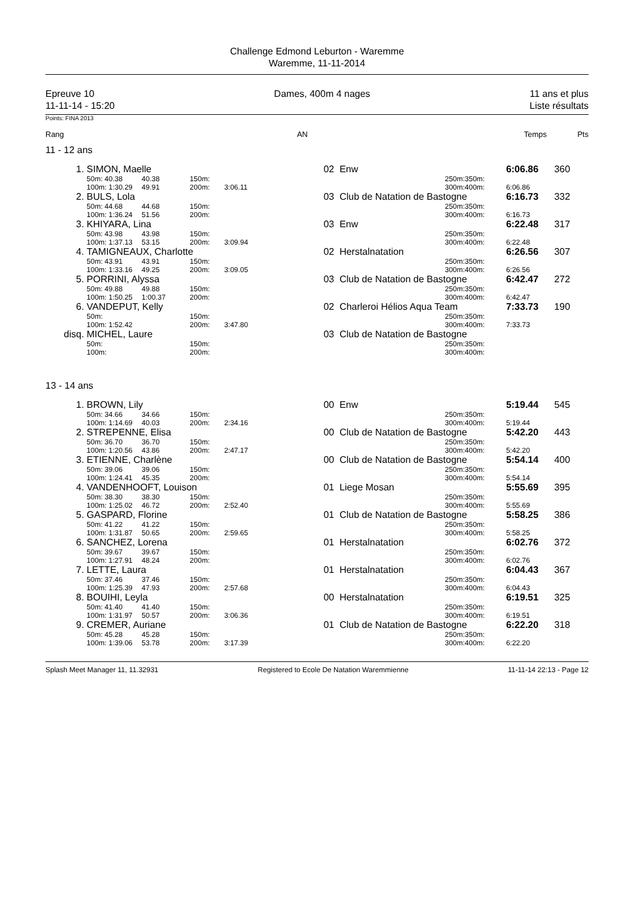Challenge Edmond Leburton - Waremme
Waremme, 11-11-2014
Epreuve 10
11-11-14 - 15:20
Dames, 400m 4 nages 11 ans et plus
Liste résultats
Points: FINA 2013
| Rang | AN | | Temps | Pts |
11 - 12 ans
| 1. | SIMON, Maelle | | | | 02 | | Enw | | 6:06.86 | 360 |
| | 50m: 40.38 | 40.38 | 150m: | | | | 250m: | 350m: | | |
| | 100m: 1:30.29 | 49.91 | 200m: | 3:06.11 | | | 300m: | 400m: | 6:06.86 | |
| 2. | BULS, Lola | | | | 03 | | Club de Natation de Bastogne | | 6:16.73 | 332 |
| | 50m: 44.68 | 44.68 | 150m: | | | | 250m: | 350m: | | |
| | 100m: 1:36.24 | 51.56 | 200m: | | | | 300m: | 400m: | 6:16.73 | |
| 3. | KHIYARA, Lina | | | | 03 | | Enw | | 6:22.48 | 317 |
| | 50m: 43.98 | 43.98 | 150m: | | | | 250m: | 350m: | | |
| | 100m: 1:37.13 | 53.15 | 200m: | 3:09.94 | | | 300m: | 400m: | 6:22.48 | |
| 4. | TAMIGNEAUX, Charlotte | | | | 02 | | Herstalnatation | | 6:26.56 | 307 |
| | 50m: 43.91 | 43.91 | 150m: | | | | 250m: | 350m: | | |
| | 100m: 1:33.16 | 49.25 | 200m: | 3:09.05 | | | 300m: | 400m: | 6:26.56 | |
| 5. | PORRINI, Alyssa | | | | 03 | | Club de Natation de Bastogne | | 6:42.47 | 272 |
| | 50m: 49.88 | 49.88 | 150m: | | | | 250m: | 350m: | | |
| | 100m: 1:50.25 | 1:00.37 | 200m: | | | | 300m: | 400m: | 6:42.47 | |
| 6. | VANDEPUT, Kelly | | | | 02 | | Charleroi Hélios Aqua Team | | 7:33.73 | 190 |
| | 50m: | | 150m: | | | | 250m: | 350m: | | |
| | 100m: 1:52.42 | | 200m: | 3:47.80 | | | 300m: | 400m: | 7:33.73 | |
| disq. | MICHEL, Laure | | | | 03 | | Club de Natation de Bastogne | | | |
| | 50m: | | 150m: | | | | 250m: | 350m: | | |
| | 100m: | | 200m: | | | | 300m: | 400m: | | |
13 - 14 ans
| 1. | BROWN, Lily | | | | 00 | | Enw | | 5:19.44 | 545 |
| | 50m: 34.66 | 34.66 | 150m: | | | | 250m: | 350m: | | |
| | 100m: 1:14.69 | 40.03 | 200m: | 2:34.16 | | | 300m: | 400m: | 5:19.44 | |
| 2. | STREPENNE, Elisa | | | | 00 | | Club de Natation de Bastogne | | 5:42.20 | 443 |
| | 50m: 36.70 | 36.70 | 150m: | | | | 250m: | 350m: | | |
| | 100m: 1:20.56 | 43.86 | 200m: | 2:47.17 | | | 300m: | 400m: | 5:42.20 | |
| 3. | ETIENNE, Charlène | | | | 00 | | Club de Natation de Bastogne | | 5:54.14 | 400 |
| | 50m: 39.06 | 39.06 | 150m: | | | | 250m: | 350m: | | |
| | 100m: 1:24.41 | 45.35 | 200m: | | | | 300m: | 400m: | 5:54.14 | |
| 4. | VANDENHOOFT, Louison | | | | 01 | | Liege Mosan | | 5:55.69 | 395 |
| | 50m: 38.30 | 38.30 | 150m: | | | | 250m: | 350m: | | |
| | 100m: 1:25.02 | 46.72 | 200m: | 2:52.40 | | | 300m: | 400m: | 5:55.69 | |
| 5. | GASPARD, Florine | | | | 01 | | Club de Natation de Bastogne | | 5:58.25 | 386 |
| | 50m: 41.22 | 41.22 | 150m: | | | | 250m: | 350m: | | |
| | 100m: 1:31.87 | 50.65 | 200m: | 2:59.65 | | | 300m: | 400m: | 5:58.25 | |
| 6. | SANCHEZ, Lorena | | | | 01 | | Herstalnatation | | 6:02.76 | 372 |
| | 50m: 39.67 | 39.67 | 150m: | | | | 250m: | 350m: | | |
| | 100m: 1:27.91 | 48.24 | 200m: | | | | 300m: | 400m: | 6:02.76 | |
| 7. | LETTE, Laura | | | | 01 | | Herstalnatation | | 6:04.43 | 367 |
| | 50m: 37.46 | 37.46 | 150m: | | | | 250m: | 350m: | | |
| | 100m: 1:25.39 | 47.93 | 200m: | 2:57.68 | | | 300m: | 400m: | 6:04.43 | |
| 8. | BOUIHI, Leyla | | | | 00 | | Herstalnatation | | 6:19.51 | 325 |
| | 50m: 41.40 | 41.40 | 150m: | | | | 250m: | 350m: | | |
| | 100m: 1:31.97 | 50.57 | 200m: | 3:06.36 | | | 300m: | 400m: | 6:19.51 | |
| 9. | CREMER, Auriane | | | | 01 | | Club de Natation de Bastogne | | 6:22.20 | 318 |
| | 50m: 45.28 | 45.28 | 150m: | | | | 250m: | 350m: | | |
| | 100m: 1:39.06 | 53.78 | 200m: | 3:17.39 | | | 300m: | 400m: | 6:22.20 | |
Splash Meet Manager 11, 11.32931 Registered to Ecole De Natation Waremmienne 11-11-14 22:13 - Page 12